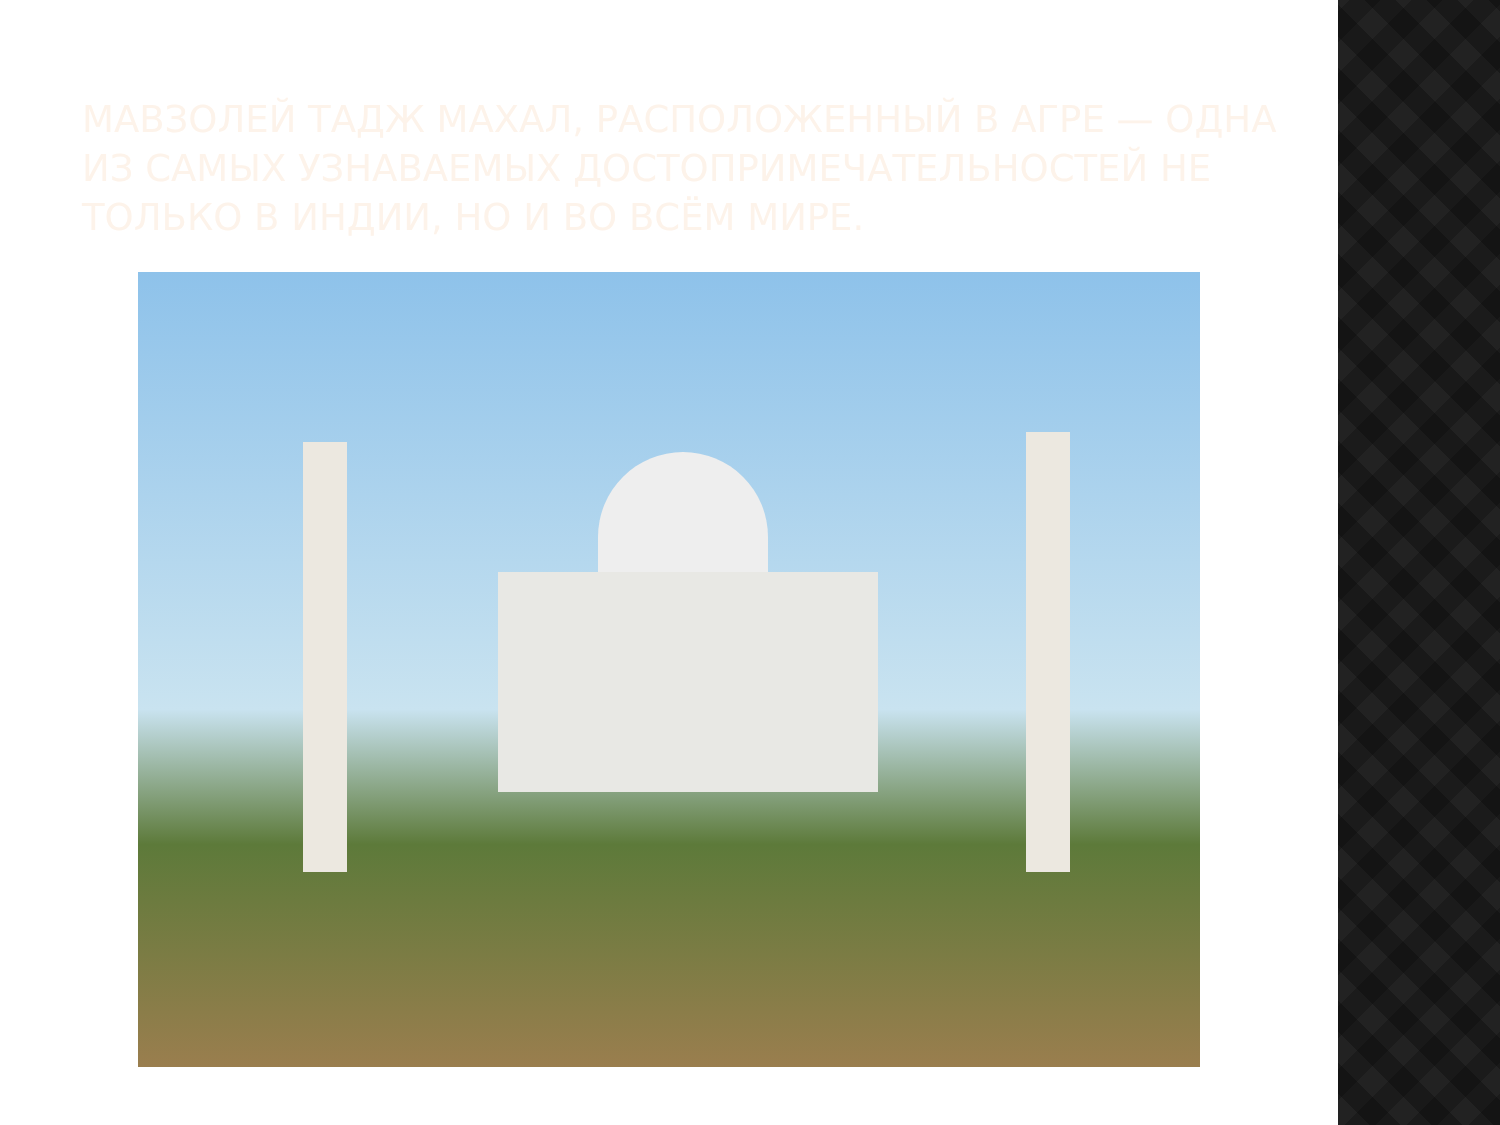МАВЗОЛЕЙ ТАДЖ МАХАЛ, РАСПОЛОЖЕННЫЙ В АГРЕ — ОДНА ИЗ САМЫХ УЗНАВАЕМЫХ ДОСТОПРИМЕЧАТЕЛЬНОСТЕЙ НЕ ТОЛЬКО В ИНДИИ, НО И ВО ВСЁМ МИРЕ.